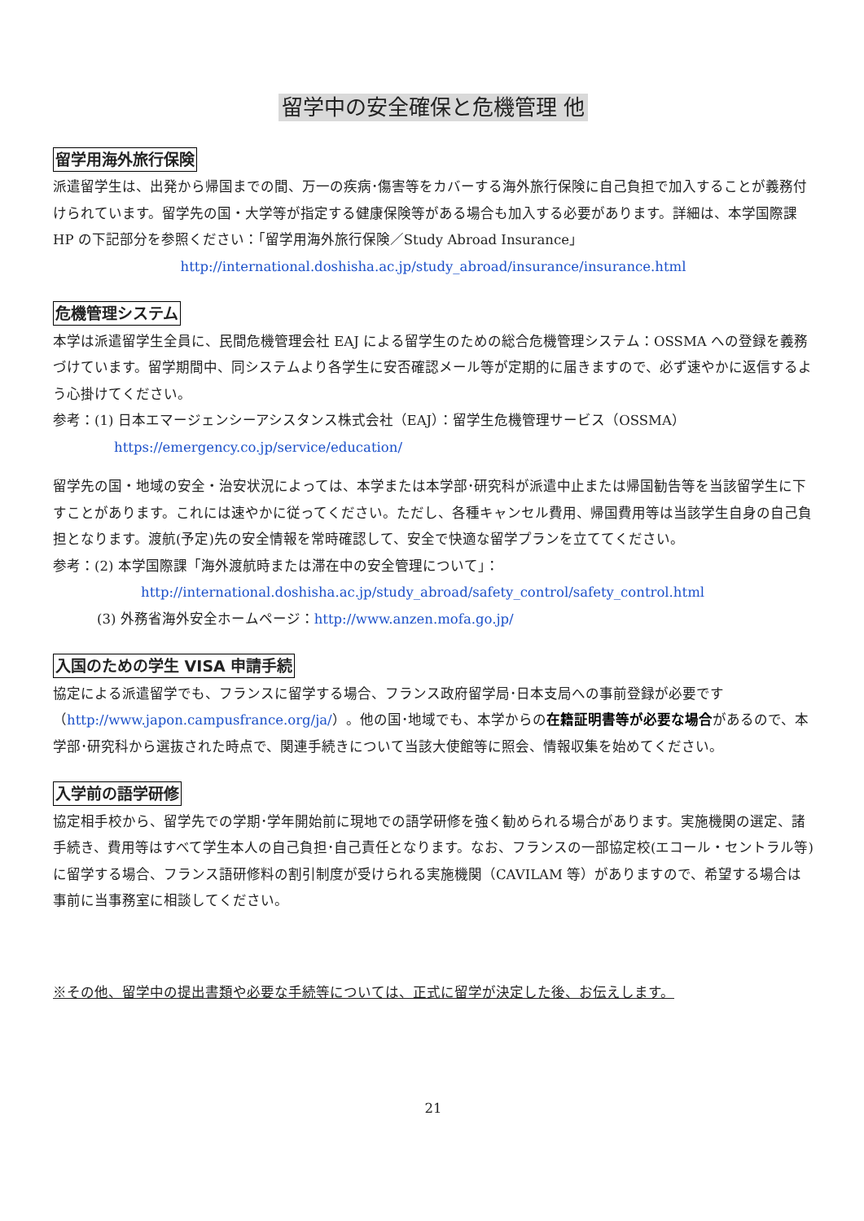留学中の安全確保と危機管理 他
留学用海外旅行保険
派遣留学生は、出発から帰国までの間、万一の疾病･傷害等をカバーする海外旅行保険に自己負担で加入することが義務付けられています。留学先の国・大学等が指定する健康保険等がある場合も加入する必要があります。詳細は、本学国際課 HP の下記部分を参照ください：「留学用海外旅行保険／Study Abroad Insurance」
http://international.doshisha.ac.jp/study_abroad/insurance/insurance.html
危機管理システム
本学は派遣留学生全員に、民間危機管理会社 EAJ による留学生のための総合危機管理システム：OSSMA への登録を義務づけています。留学期間中、同システムより各学生に安否確認メール等が定期的に届きますので、必ず速やかに返信するよう心掛けてください。
参考：(1) 日本エマージェンシーアシスタンス株式会社（EAJ）：留学生危機管理サービス（OSSMA）
https://emergency.co.jp/service/education/
留学先の国・地域の安全・治安状況によっては、本学または本学部･研究科が派遣中止または帰国勧告等を当該留学生に下すことがあります。これには速やかに従ってください。ただし、各種キャンセル費用、帰国費用等は当該学生自身の自己負担となります。渡航(予定)先の安全情報を常時確認して、安全で快適な留学プランを立ててください。
参考：(2) 本学国際課「海外渡航時または滞在中の安全管理について」：
http://international.doshisha.ac.jp/study_abroad/safety_control/safety_control.html
(3) 外務省海外安全ホームページ：http://www.anzen.mofa.go.jp/
入国のための学生 VISA 申請手続
協定による派遣留学でも、フランスに留学する場合、フランス政府留学局･日本支局への事前登録が必要です（http://www.japon.campusfrance.org/ja/）。他の国･地域でも、本学からの在籍証明書等が必要な場合があるので、本学部･研究科から選抜された時点で、関連手続きについて当該大使館等に照会、情報収集を始めてください。
入学前の語学研修
協定相手校から、留学先での学期･学年開始前に現地での語学研修を強く勧められる場合があります。実施機関の選定、諸手続き、費用等はすべて学生本人の自己負担･自己責任となります。なお、フランスの一部協定校(エコール・セントラル等)に留学する場合、フランス語研修料の割引制度が受けられる実施機関（CAVILAM 等）がありますので、希望する場合は事前に当事務室に相談してください。
※その他、留学中の提出書類や必要な手続等については、正式に留学が決定した後、お伝えします。
21